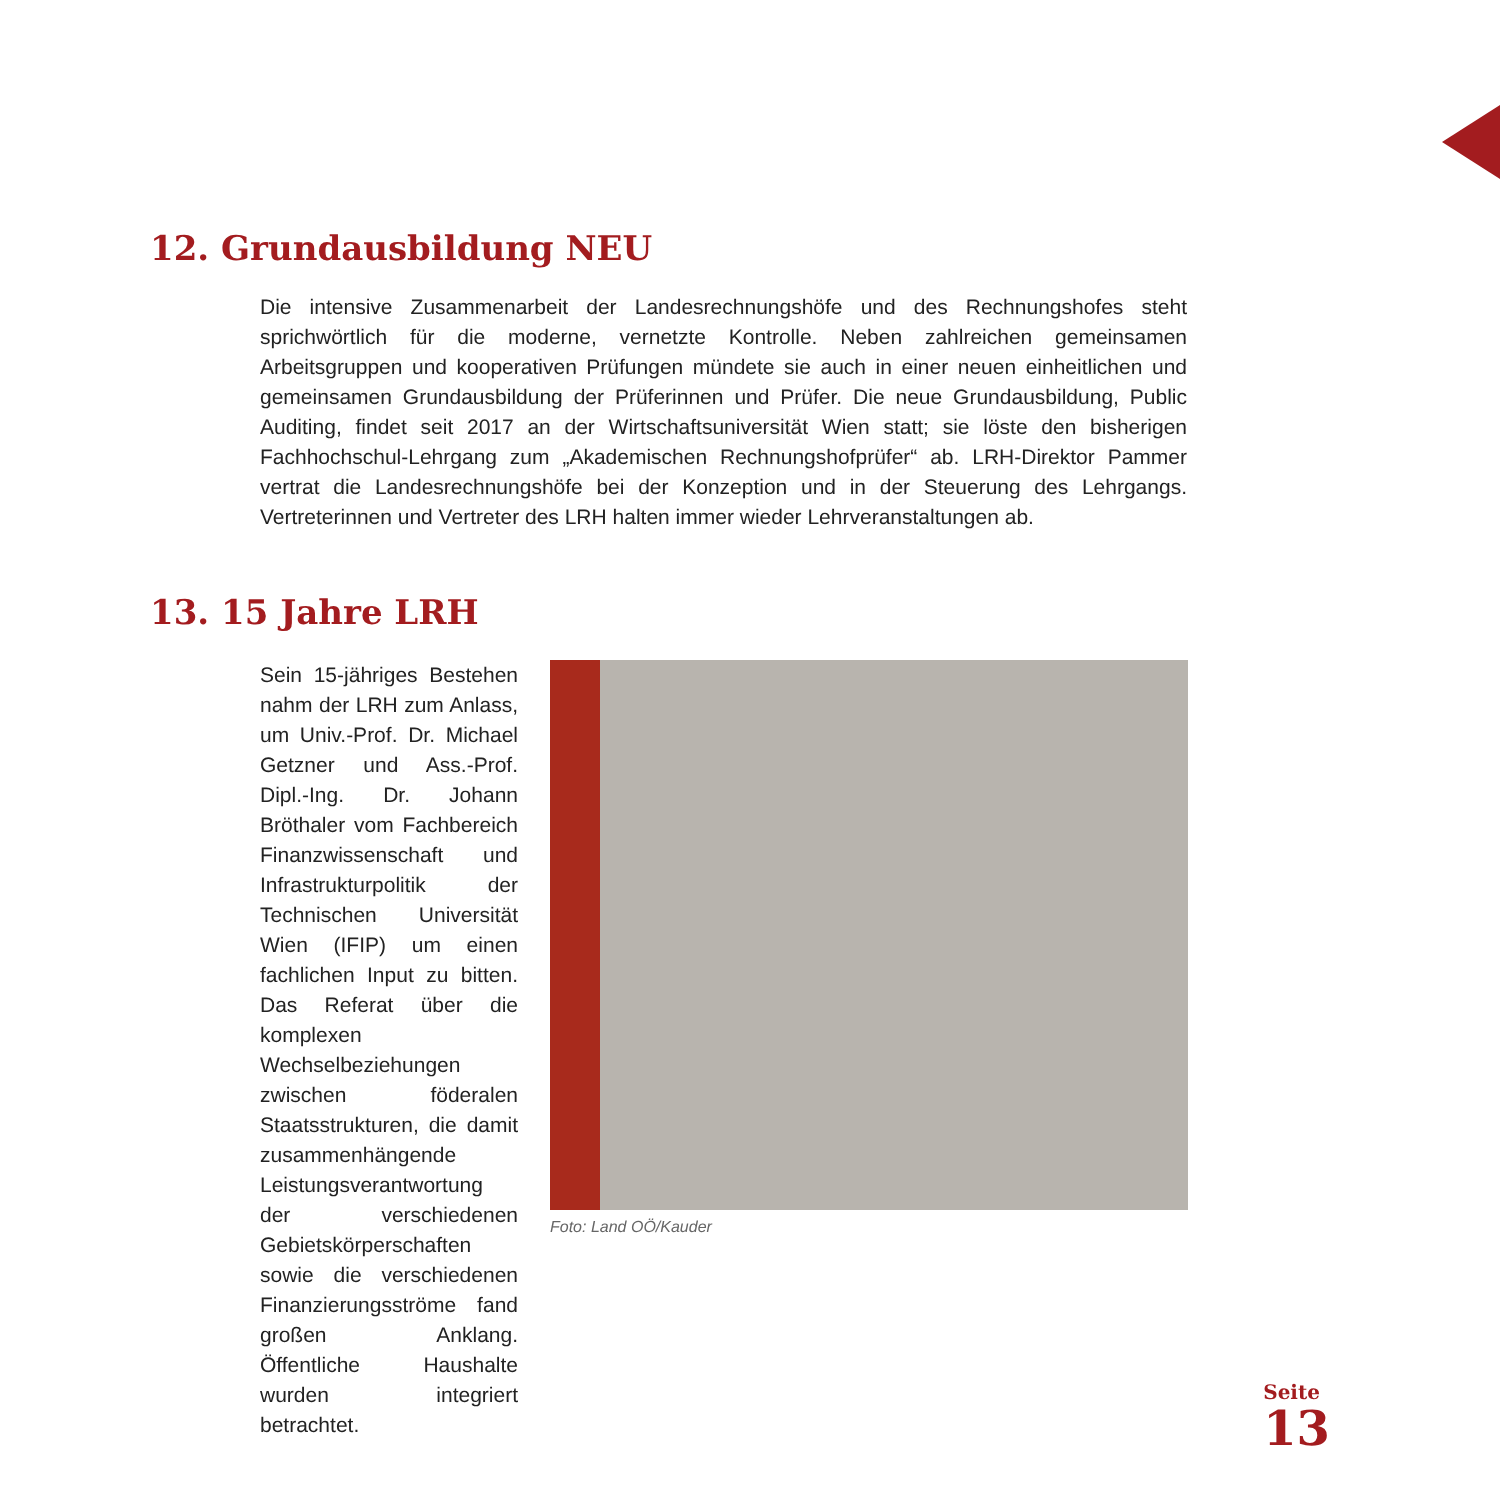12. Grundausbildung NEU
Die intensive Zusammenarbeit der Landesrechnungshöfe und des Rechnungshofes steht sprichwörtlich für die moderne, vernetzte Kontrolle. Neben zahlreichen gemeinsamen Arbeitsgruppen und kooperativen Prüfungen mündete sie auch in einer neuen einheitlichen und gemeinsamen Grundausbildung der Prüferinnen und Prüfer. Die neue Grundausbildung, Public Auditing, findet seit 2017 an der Wirtschaftsuniversität Wien statt; sie löste den bisherigen Fachhochschul-Lehrgang zum „Akademischen Rechnungshofprüfer“ ab. LRH-Direktor Pammer vertrat die Landesrechnungshöfe bei der Konzeption und in der Steuerung des Lehrgangs. Vertreterinnen und Vertreter des LRH halten immer wieder Lehrveranstaltungen ab.
13. 15 Jahre LRH
Sein 15-jähriges Bestehen nahm der LRH zum Anlass, um Univ.-Prof. Dr. Michael Getzner und Ass.-Prof. Dipl.-Ing. Dr. Johann Bröthaler vom Fachbereich Finanzwissenschaft und Infrastrukturpolitik der Technischen Universität Wien (IFIP) um einen fachlichen Input zu bitten. Das Referat über die komplexen Wechselbeziehungen zwischen föderalen Staatsstrukturen, die damit zusammenhängende Leistungsverantwortung der verschiedenen Gebietskörperschaften sowie die verschiedenen Finanzierungsströme fand großen Anklang. Öffentliche Haushalte wurden integriert betrachtet.
Foto: Land OÖ/Kauder
Seite
13